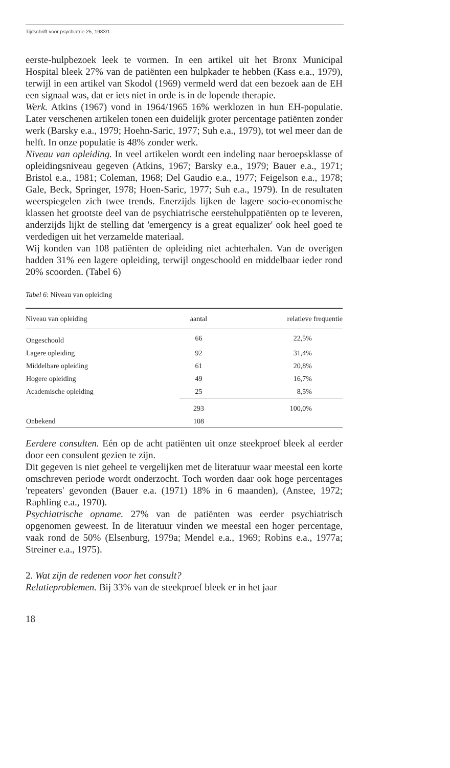Tijdschrift voor psychiatrie 25, 1983/1
eerste-hulpbezoek leek te vormen. In een artikel uit het Bronx Municipal Hospital bleek 27% van de patiënten een hulpkader te hebben (Kass e.a., 1979), terwijl in een artikel van Skodol (1969) vermeld werd dat een bezoek aan de EH een signaal was, dat er iets niet in orde is in de lopende therapie.
Werk. Atkins (1967) vond in 1964/1965 16% werklozen in hun EH-populatie. Later verschenen artikelen tonen een duidelijk groter percentage patiënten zonder werk (Barsky e.a., 1979; Hoehn-Saric, 1977; Suh e.a., 1979), tot wel meer dan de helft. In onze populatie is 48% zonder werk.
Niveau van opleiding. In veel artikelen wordt een indeling naar beroepsklasse of opleidingsniveau gegeven (Atkins, 1967; Barsky e.a., 1979; Bauer e.a., 1971; Bristol e.a., 1981; Coleman, 1968; Del Gaudio e.a., 1977; Feigelson e.a., 1978; Gale, Beck, Springer, 1978; Hoen-Saric, 1977; Suh e.a., 1979). In de resultaten weerspiegelen zich twee trends. Enerzijds lijken de lagere socio-economische klassen het grootste deel van de psychiatrische eerstehulppatiënten op te leveren, anderzijds lijkt de stelling dat 'emergency is a great equalizer' ook heel goed te verdedigen uit het verzamelde materiaal.
Wij konden van 108 patiënten de opleiding niet achterhalen. Van de overigen hadden 31% een lagere opleiding, terwijl ongeschoold en middelbaar ieder rond 20% scoorden. (Tabel 6)
Tabel 6: Niveau van opleiding
| Niveau van opleiding | aantal | relatieve frequentie |
| --- | --- | --- |
| Ongeschoold | 66 | 22,5% |
| Lagere opleiding | 92 | 31,4% |
| Middelbare opleiding | 61 | 20,8% |
| Hogere opleiding | 49 | 16,7% |
| Academische opleiding | 25 | 8,5% |
| | 293 | 100,0% |
| Onbekend | 108 | |
Eerdere consulten. Eén op de acht patiënten uit onze steekproef bleek al eerder door een consulent gezien te zijn.
Dit gegeven is niet geheel te vergelijken met de literatuur waar meestal een korte omschreven periode wordt onderzocht. Toch worden daar ook hoge percentages 'repeaters' gevonden (Bauer e.a. (1971) 18% in 6 maanden), (Anstee, 1972; Raphling e.a., 1970).
Psychiatrische opname. 27% van de patiënten was eerder psychiatrisch opgenomen geweest. In de literatuur vinden we meestal een hoger percentage, vaak rond de 50% (Elsenburg, 1979a; Mendel e.a., 1969; Robins e.a., 1977a; Streiner e.a., 1975).
2. Wat zijn de redenen voor het consult?
Relatieproblemen. Bij 33% van de steekproef bleek er in het jaar
18